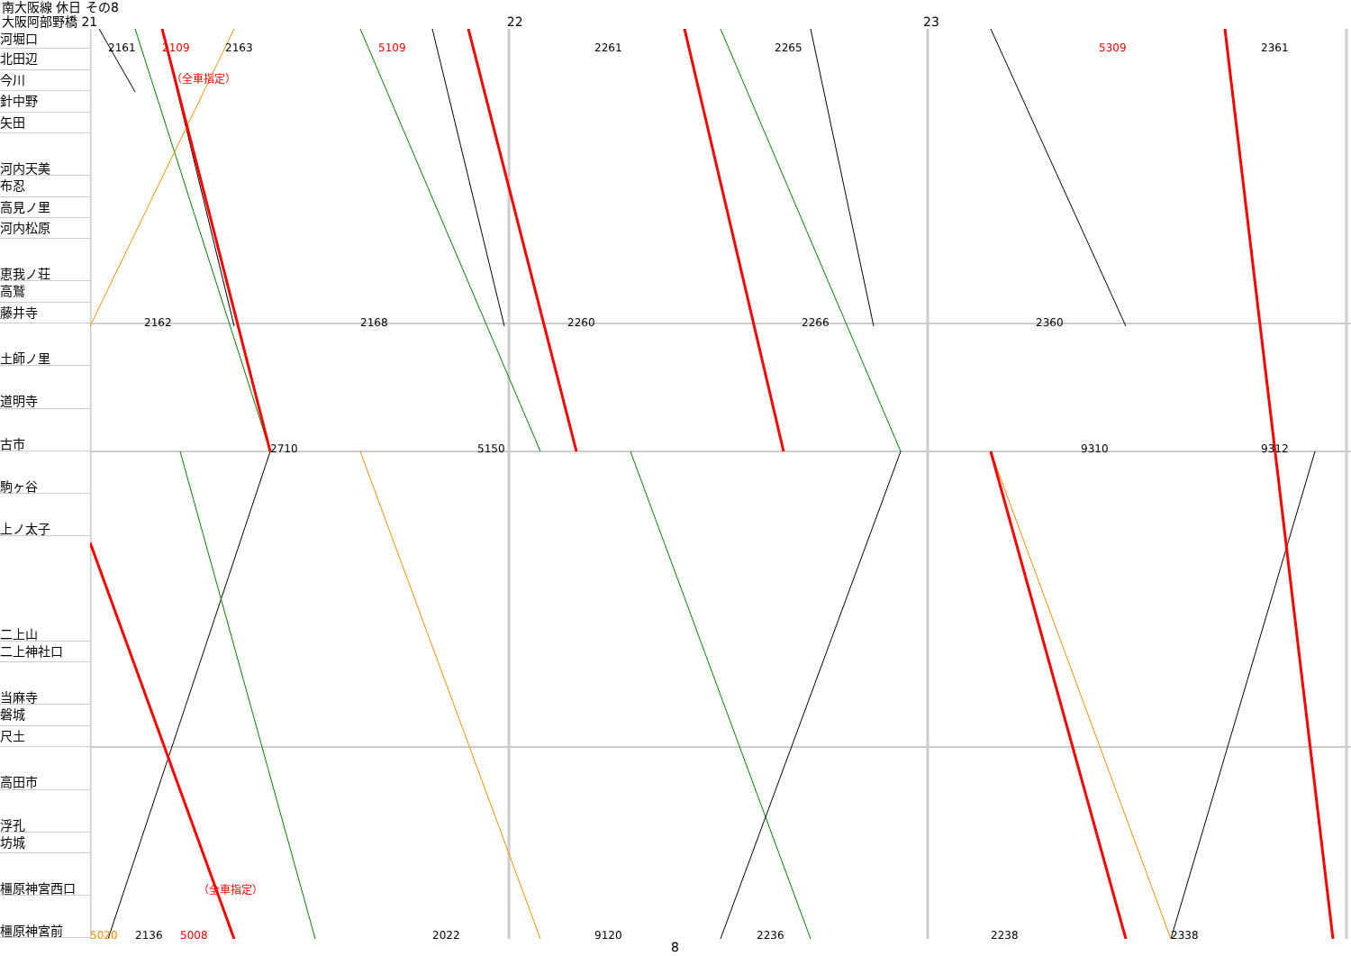南大阪線 休日 その8
大阪阿部野橋 21 22 23
河堀口
北田辺
今川
針中野
矢田
河内天美
布忍
高見ノ里
河内松原
恵我ノ荘
高鷲
藤井寺
土師ノ里
道明寺
古市
駒ヶ谷
上ノ太子
二上山
二上神社口
当麻寺
磐城
尺土
高田市
浮孔
坊城
橿原神宮西口
橿原神宮前
2161
2109
2163
5109
2261
2265
5309
2361
2162
2168
2260
2266
2360
2710
5150
9310
9312
5020
2136
5008
2022
9120
2236
2238
2338
（全車指定）
（全車指定）
8